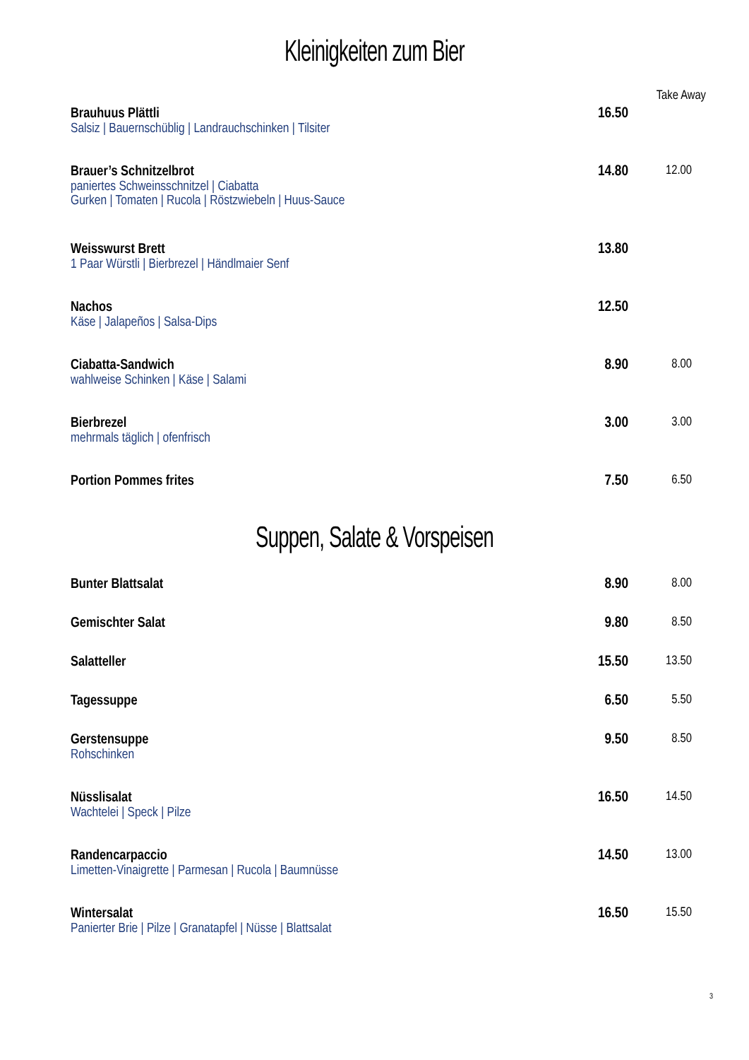Kleinigkeiten zum Bier
| | | Take Away |
| Brauhuus Plättli Salsiz / Bauernschüblig / Landrauchschinken / Tilsiter | 16.50 | |
| Brauer’s Schnitzelbrot paniertes Schweinsschnitzel / Ciabatta Gurken / Tomaten / Rucola / Röstzwiebeln / Huus-Sauce | 14.80 | 12.00 |
| Weisswurst Brett 1 Paar Würstli / Bierbrezel / Händlmaier Senf | 13.80 | |
| Nachos Käse / Jalapeños / Salsa-Dips | 12.50 | |
| Ciabatta-Sandwich wahlweise Schinken / Käse / Salami | 8.90 | 8.00 |
| Bierbrezel mehrmals täglich / ofenfrisch | 3.00 | 3.00 |
| Portion Pommes frites | 7.50 | 6.50 |
Suppen, Salate & Vorspeisen
| Bunter Blattsalat | 8.90 | 8.00 |
| Gemischter Salat | 9.80 | 8.50 |
| Salatteller | 15.50 | 13.50 |
| Tagessuppe | 6.50 | 5.50 |
| Gerstensuppe Rohschinken | 9.50 | 8.50 |
| Nüsslisalat Wachtelei / Speck / Pilze | 16.50 | 14.50 |
| Randencarpaccio Limetten-Vinaigrette / Parmesan / Rucola / Baumnüsse | 14.50 | 13.00 |
| Wintersalat Panierter Brie / Pilze / Granatapfel / Nüsse / Blattsalat | 16.50 | 15.50 |
3